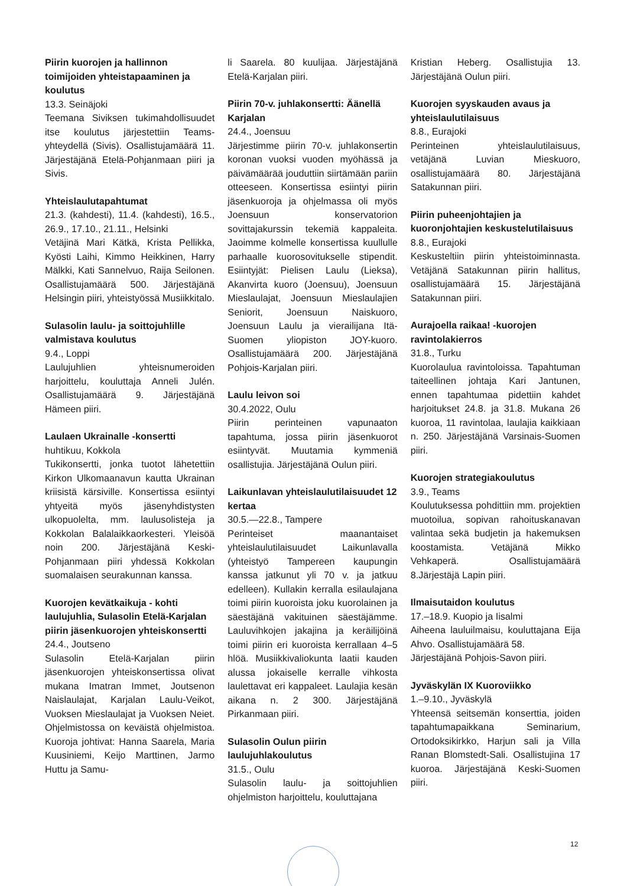Piirin kuorojen ja hallinnon toimijoiden yhteistapaaminen ja koulutus
13.3. Seinäjoki
Teemana Siviksen tukimahdollisuudet itse koulutus järjestettiin Teams-yhteydellä (Sivis). Osallistujamäärä 11. Järjestäjänä Etelä-Pohjanmaan piiri ja Sivis.
Yhteislaulutapahtumat
21.3. (kahdesti), 11.4. (kahdesti), 16.5., 26.9., 17.10., 21.11., Helsinki
Vetäjinä Mari Kätkä, Krista Pellikka, Kyösti Laihi, Kimmo Heikkinen, Harry Mälkki, Kati Sannelvuo, Raija Seilonen. Osallistujamäärä 500. Järjestäjänä Helsingin piiri, yhteistyössä Musiikkitalo.
Sulasolin laulu- ja soittojuhlille valmistava koulutus
9.4., Loppi
Laulujuhlien yhteisnumeroiden harjoittelu, kouluttaja Anneli Julén. Osallistujamäärä 9. Järjestäjänä Hämeen piiri.
Laulaen Ukrainalle -konsertti
huhtikuu, Kokkola
Tukikonsertti, jonka tuotot lähetettiin Kirkon Ulkomaanavun kautta Ukrainan kriisistä kärsiville. Konsertissa esiintyi yhtyeitä myös jäsenyhdistysten ulkopuolelta, mm. laulusolisteja ja Kokkolan Balalaikkaorkesteri. Yleisöä noin 200. Järjestäjänä Keski-Pohjanmaan piiri yhdessä Kokkolan suomalaisen seurakunnan kanssa.
Kuorojen kevätkaikuja - kohti laulujuhlia, Sulasolin Etelä-Karjalan piirin jäsenkuorojen yhteiskonsertti
24.4., Joutseno
Sulasolin Etelä-Karjalan piirin jäsenkuorojen yhteiskonsertissa olivat mukana Imatran Immet, Joutsenon Naislaulajat, Karjalan Laulu-Veikot, Vuoksen Mieslaulajat ja Vuoksen Neiet. Ohjelmistossa on keväistä ohjelmistoa. Kuoroja johtivat: Hanna Saarela, Maria Kuusiniemi, Keijo Marttinen, Jarmo Huttu ja Samu-
li Saarela. 80 kuulijaa. Järjestäjänä Etelä-Karjalan piiri.
Piirin 70-v. juhlakonsertti: Äänellä Karjalan
24.4., Joensuu
Järjestimme piirin 70-v. juhlakonsertin koronan vuoksi vuoden myöhässä ja päivämäärää jouduttiin siirtämään pariin otteeseen. Konsertissa esiintyi piirin jäsenkuoroja ja ohjelmassa oli myös Joensuun konservatorion sovittajakurssin tekemiä kappaleita. Jaoimme kolmelle konsertissa kuullulle parhaalle kuorosovitukselle stipendit. Esiintyjät: Pielisen Laulu (Lieksa), Akanvirta kuoro (Joensuu), Joensuun Mieslaulajat, Joensuun Mieslaulajien Seniorit, Joensuun Naiskuoro, Joensuun Laulu ja vierailijana Itä-Suomen yliopiston JOY-kuoro. Osallistujamäärä 200. Järjestäjänä Pohjois-Karjalan piiri.
Laulu leivon soi
30.4.2022, Oulu
Piirin perinteinen vapunaaton tapahtuma, jossa piirin jäsenkuorot esiintyvät. Muutamia kymmeniä osallistujia. Järjestäjänä Oulun piiri.
Laikunlavan yhteislaulutilaisuudet 12 kertaa
30.5.—22.8., Tampere
Perinteiset maanantaiset yhteislaulutilaisuudet Laikunlavalla (yhteistyö Tampereen kaupungin kanssa jatkunut yli 70 v. ja jatkuu edelleen). Kullakin kerralla esilaulajana toimi piirin kuoroista joku kuorolainen ja säestäjänä vakituinen säestäjämme. Lauluvihkojen jakajina ja keräilijöinä toimi piirin eri kuoroista kerrallaan 4–5 hlöä. Musiikkivaliokunta laatii kauden alussa jokaiselle kerralle vihkosta laulettavat eri kappaleet. Laulajia kesän aikana n. 2 300. Järjestäjänä Pirkanmaan piiri.
Sulasolin Oulun piirin laulujuhlakoulutus
31.5., Oulu
Sulasolin laulu- ja soittojuhlien ohjelmiston harjoittelu, kouluttajana
Kristian Heberg. Osallistujia 13. Järjestäjänä Oulun piiri.
Kuorojen syyskauden avaus ja yhteislaulutilaisuus
8.8., Eurajoki
Perinteinen yhteislaulutilaisuus, vetäjänä Luvian Mieskuoro, osallistujamäärä 80. Järjestäjänä Satakunnan piiri.
Piirin puheenjohtajien ja kuoronjohtajien keskustelutilaisuus
8.8., Eurajoki
Keskusteltiin piirin yhteistoiminnasta. Vetäjänä Satakunnan piirin hallitus, osallistujamäärä 15. Järjestäjänä Satakunnan piiri.
Aurajoella raikaa! -kuorojen ravintolakierros
31.8., Turku
Kuorolaulua ravintoloissa. Tapahtuman taiteellinen johtaja Kari Jantunen, ennen tapahtumaa pidettiin kahdet harjoitukset 24.8. ja 31.8. Mukana 26 kuoroa, 11 ravintolaa, laulajia kaikkiaan n. 250. Järjestäjänä Varsinais-Suomen piiri.
Kuorojen strategiakoulutus
3.9., Teams
Koulutuksessa pohdittiin mm. projektien muotoilua, sopivan rahoituskanavan valintaa sekä budjetin ja hakemuksen koostamista. Vetäjänä Mikko Vehkaperä. Osallistujamäärä 8.Järjestäjä Lapin piiri.
Ilmaisutaidon koulutus
17.–18.9. Kuopio ja Iisalmi
Aiheena lauluilmaisu, kouluttajana Eija Ahvo. Osallistujamäärä 58.
Järjestäjänä Pohjois-Savon piiri.
Jyväskylän IX Kuoroviikko
1.–9.10., Jyväskylä
Yhteensä seitsemän konserttia, joiden tapahtumapaikkana Seminarium, Ortodoksikirkko, Harjun sali ja Villa Ranan Blomstedt-Sali. Osallistujina 17 kuoroa. Järjestäjänä Keski-Suomen piiri.
12